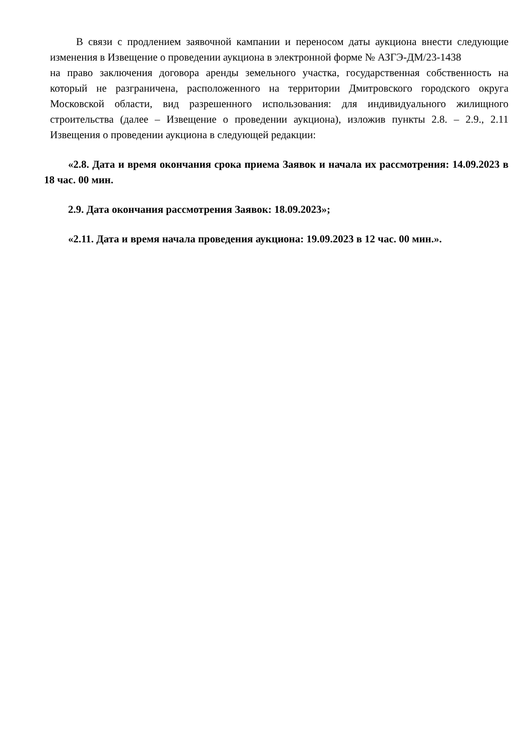В связи с продлением заявочной кампании и переносом даты аукциона внести следующие изменения в Извещение о проведении аукциона в электронной форме № АЗГЭ-ДМ/23-1438
на право заключения договора аренды земельного участка, государственная собственность на который не разграничена, расположенного на территории Дмитровского городского округа Московской области, вид разрешенного использования: для индивидуального жилищного строительства (далее – Извещение о проведении аукциона), изложив пункты 2.8. – 2.9., 2.11 Извещения о проведении аукциона в следующей редакции:
«2.8. Дата и время окончания срока приема Заявок и начала их рассмотрения: 14.09.2023 в 18 час. 00 мин.
2.9. Дата окончания рассмотрения Заявок: 18.09.2023»;
«2.11. Дата и время начала проведения аукциона: 19.09.2023 в 12 час. 00 мин.».